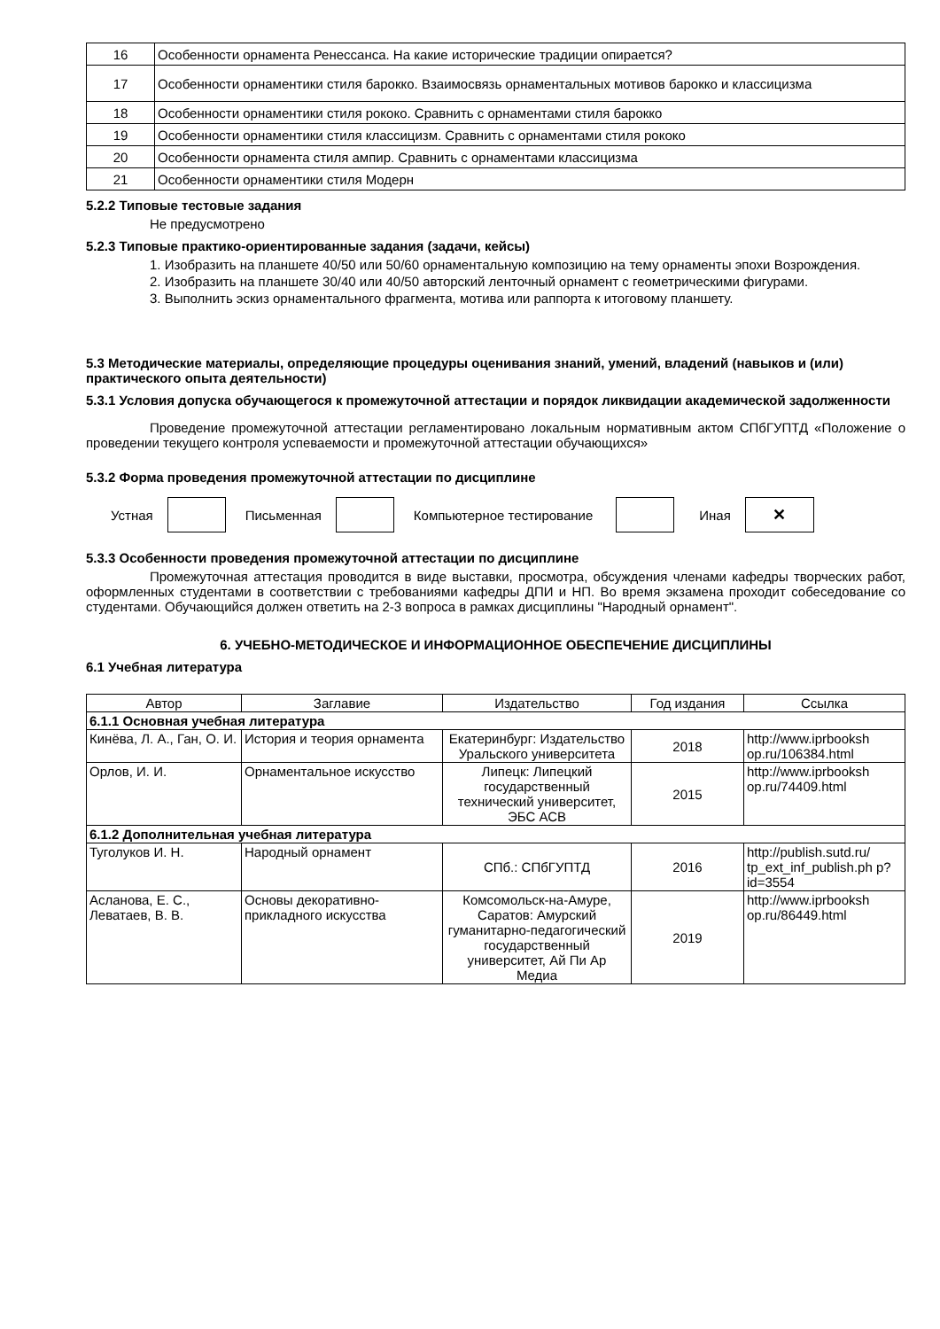| 16 | Особенности орнамента Ренессанса. На какие исторические традиции опирается? |
| 17 | Особенности орнаментики стиля барокко. Взаимосвязь орнаментальных мотивов барокко и классицизма |
| 18 | Особенности орнаментики стиля рококо. Сравнить с орнаментами стиля барокко |
| 19 | Особенности орнаментики стиля классицизм. Сравнить с орнаментами стиля рококо |
| 20 | Особенности орнамента стиля ампир. Сравнить с орнаментами классицизма |
| 21 | Особенности орнаментики стиля Модерн |
5.2.2 Типовые тестовые задания
Не предусмотрено
5.2.3 Типовые практико-ориентированные задания (задачи, кейсы)
1. Изобразить на планшете 40/50 или 50/60 орнаментальную композицию на тему орнаменты эпохи Возрождения.
2. Изобразить на планшете 30/40 или 40/50 авторский ленточный орнамент с геометрическими фигурами.
3. Выполнить эскиз орнаментального фрагмента, мотива или раппорта к итоговому планшету.
5.3 Методические материалы, определяющие процедуры оценивания знаний, умений, владений (навыков и (или) практического опыта деятельности)
5.3.1 Условия допуска обучающегося к промежуточной аттестации и порядок ликвидации академической задолженности
Проведение промежуточной аттестации регламентировано локальным нормативным актом СПбГУПТД «Положение о проведении текущего контроля успеваемости и промежуточной аттестации обучающихся»
5.3.2 Форма проведения промежуточной аттестации по дисциплине
Устная Письменная Компьютерное тестирование Иная
✕
5.3.3 Особенности проведения промежуточной аттестации по дисциплине
Промежуточная аттестация проводится в виде выставки, просмотра, обсуждения членами кафедры творческих работ, оформленных студентами в соответствии с требованиями кафедры ДПИ и НП. Во время экзамена проходит собеседование со студентами. Обучающийся должен ответить на 2-3 вопроса в рамках дисциплины "Народный орнамент".
6. УЧЕБНО-МЕТОДИЧЕСКОЕ И ИНФОРМАЦИОННОЕ ОБЕСПЕЧЕНИЕ ДИСЦИПЛИНЫ
6.1 Учебная литература
| Автор | Заглавие | Издательство | Год издания | Ссылка |
| --- | --- | --- | --- | --- |
| 6.1.1 Основная учебная литература | | | | |
| Кинёва, Л. А., Ган, О. И. | История и теория орнамента | Екатеринбург: Издательство Уральского университета | 2018 | http://www.iprbooksh op.ru/106384.html |
| Орлов, И. И. | Орнаментальное искусство | Липецк: Липецкий государственный технический университет, ЭБС АСВ | 2015 | http://www.iprbooksh op.ru/74409.html |
| 6.1.2 Дополнительная учебная литература | | | | |
| Туголуков И. Н. | Народный орнамент | СПб.: СПбГУПТД | 2016 | http://publish.sutd.ru/ tp_ext_inf_publish.ph p?id=3554 |
| Асланова, Е. С., Леватаев, В. В. | Основы декоративно-прикладного искусства | Комсомольск-на-Амуре, Саратов: Амурский гуманитарно-педагогический государственный университет, Ай Пи Ар Медиа | 2019 | http://www.iprbooksh op.ru/86449.html |